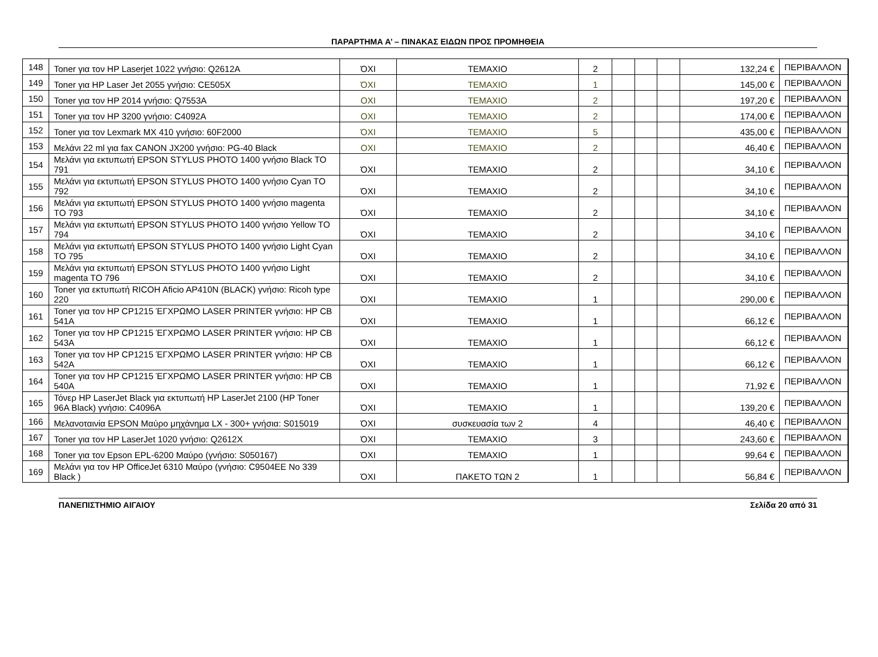ΠΑΡΑΡΤΗΜΑ Α’ – ΠΙΝΑΚΑΣ ΕΙΔΩΝ ΠΡΟΣ ΠΡΟΜΗΘΕΙΑ
| 148 | Toner για τον HP Laserjet 1022 γνήσιο: Q2612A | ΌΧΙ | ΤΕΜΑΧΙΟ | 2 | | | | 132,24 € | ΠΕΡΙΒΑΛΛΟΝ |
| 149 | Toner για HP Laser Jet 2055 γνήσιο: CE505X | ΌΧΙ | ΤΕΜΑΧΙΟ | 1 | | | | 145,00 € | ΠΕΡΙΒΑΛΛΟΝ |
| 150 | Toner για τον HP 2014 γνήσιο: Q7553A | ΟΧΙ | ΤΕΜΑΧΙΟ | 2 | | | | 197,20 € | ΠΕΡΙΒΑΛΛΟΝ |
| 151 | Toner για τον HP 3200 γνήσιο: C4092A | ΟΧΙ | ΤΕΜΑΧΙΟ | 2 | | | | 174,00 € | ΠΕΡΙΒΑΛΛΟΝ |
| 152 | Toner για τον Lexmark MX 410 γνήσιο: 60F2000 | ΌΧΙ | ΤΕΜΑΧΙΟ | 5 | | | | 435,00 € | ΠΕΡΙΒΑΛΛΟΝ |
| 153 | Μελάνι 22 ml για fax CANON JX200 γνήσιο: PG-40 Black | ΟΧΙ | ΤΕΜΑΧΙΟ | 2 | | | | 46,40 € | ΠΕΡΙΒΑΛΛΟΝ |
| 154 | Μελάνι για εκτυπωτή EPSON STYLUS PHOTO 1400 γνήσιο Black TO 791 | ΌΧΙ | ΤΕΜΑΧΙΟ | 2 | | | | 34,10 € | ΠΕΡΙΒΑΛΛΟΝ |
| 155 | Μελάνι για εκτυπωτή EPSON STYLUS PHOTO 1400 γνήσιο Cyan TO 792 | ΌΧΙ | ΤΕΜΑΧΙΟ | 2 | | | | 34,10 € | ΠΕΡΙΒΑΛΛΟΝ |
| 156 | Μελάνι για εκτυπωτή EPSON STYLUS PHOTO 1400 γνήσιο magenta TO 793 | ΌΧΙ | ΤΕΜΑΧΙΟ | 2 | | | | 34,10 € | ΠΕΡΙΒΑΛΛΟΝ |
| 157 | Μελάνι για εκτυπωτή EPSON STYLUS PHOTO 1400 γνήσιο Yellow TO 794 | ΌΧΙ | ΤΕΜΑΧΙΟ | 2 | | | | 34,10 € | ΠΕΡΙΒΑΛΛΟΝ |
| 158 | Μελάνι για εκτυπωτή EPSON STYLUS PHOTO 1400 γνήσιο Light Cyan TO 795 | ΌΧΙ | ΤΕΜΑΧΙΟ | 2 | | | | 34,10 € | ΠΕΡΙΒΑΛΛΟΝ |
| 159 | Μελάνι για εκτυπωτή EPSON STYLUS PHOTO 1400 γνήσιο Light magenta TO 796 | ΌΧΙ | ΤΕΜΑΧΙΟ | 2 | | | | 34,10 € | ΠΕΡΙΒΑΛΛΟΝ |
| 160 | Toner για εκτυπωτή RICOH Aficio AP410N (BLACK) γνήσιο: Ricoh type 220 | ΌΧΙ | ΤΕΜΑΧΙΟ | 1 | | | | 290,00 € | ΠΕΡΙΒΑΛΛΟΝ |
| 161 | Toner για τον HP CP1215 ΈΓΧΡΩΜΟ LASER PRINTER γνήσιο: HP CB 541A | ΌΧΙ | ΤΕΜΑΧΙΟ | 1 | | | | 66,12 € | ΠΕΡΙΒΑΛΛΟΝ |
| 162 | Toner για τον HP CP1215 ΈΓΧΡΩΜΟ LASER PRINTER γνήσιο: HP CB 543A | ΌΧΙ | ΤΕΜΑΧΙΟ | 1 | | | | 66,12 € | ΠΕΡΙΒΑΛΛΟΝ |
| 163 | Toner για τον HP CP1215 ΈΓΧΡΩΜΟ LASER PRINTER γνήσιο: HP CB 542A | ΌΧΙ | ΤΕΜΑΧΙΟ | 1 | | | | 66,12 € | ΠΕΡΙΒΑΛΛΟΝ |
| 164 | Toner για τον HP CP1215 ΈΓΧΡΩΜΟ LASER PRINTER γνήσιο: HP CB 540A | ΌΧΙ | ΤΕΜΑΧΙΟ | 1 | | | | 71,92 € | ΠΕΡΙΒΑΛΛΟΝ |
| 165 | Τόνερ HP LaserJet Black για εκτυπωτή HP LaserJet 2100 (HP Toner 96A Black) γνήσιο: C4096A | ΌΧΙ | ΤΕΜΑΧΙΟ | 1 | | | | 139,20 € | ΠΕΡΙΒΑΛΛΟΝ |
| 166 | Μελανοταινία EPSON Μαύρο μηχάνημα LX - 300+ γνήσια: S015019 | ΌΧΙ | συσκευασία των 2 | 4 | | | | 46,40 € | ΠΕΡΙΒΑΛΛΟΝ |
| 167 | Toner για τον HP LaserJet 1020 γνήσιο: Q2612X | ΌΧΙ | ΤΕΜΑΧΙΟ | 3 | | | | 243,60 € | ΠΕΡΙΒΑΛΛΟΝ |
| 168 | Toner για τον Epson EPL-6200 Μαύρο (γνήσιο: S050167) | ΌΧΙ | ΤΕΜΑΧΙΟ | 1 | | | | 99,64 € | ΠΕΡΙΒΑΛΛΟΝ |
| 169 | Μελάνι για τον HP OfficeJet 6310 Μαύρο (γνήσιο: C9504EE No 339 Black ) | ΌΧΙ | ΠΑΚΕΤΟ ΤΩΝ 2 | 1 | | | | 56,84 € | ΠΕΡΙΒΑΛΛΟΝ |
ΠΑΝΕΠΙΣΤΗΜΙΟ ΑΙΓΑΙΟΥ Σελίδα 20 από 31